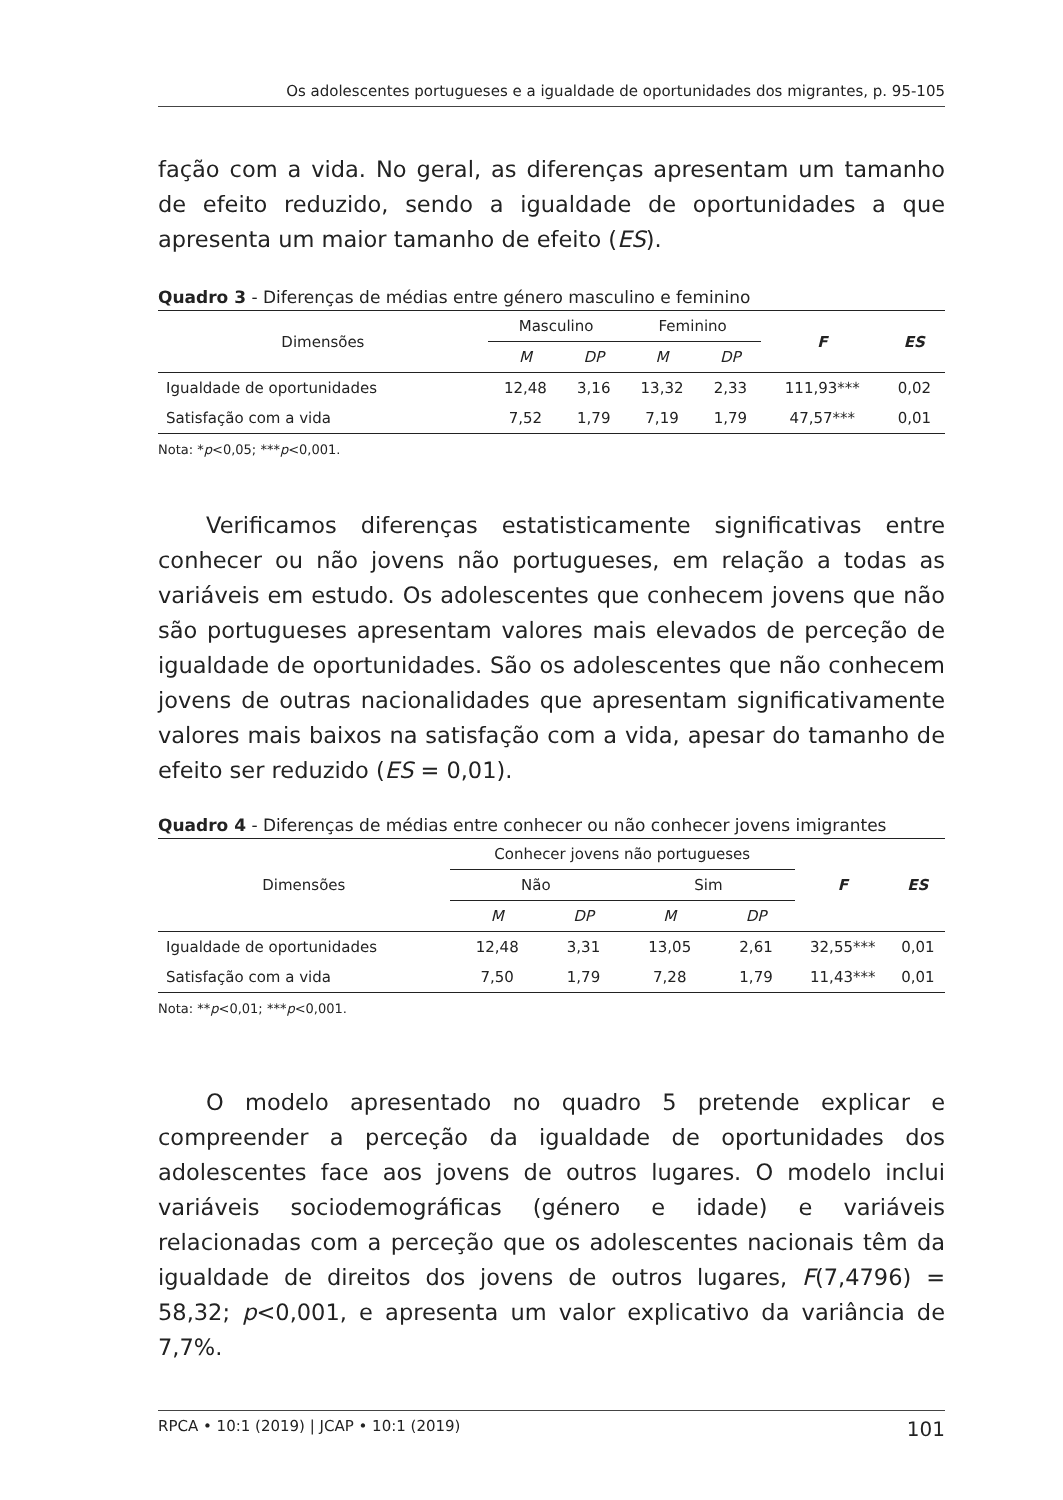Os adolescentes portugueses e a igualdade de oportunidades dos migrantes, p. 95-105
fação com a vida. No geral, as diferenças apresentam um tamanho de efeito reduzido, sendo a igualdade de oportunidades a que apresenta um maior tamanho de efeito (ES).
Quadro 3 - Diferenças de médias entre género masculino e feminino
| Dimensões | Masculino | | Feminino | | F | ES |
| --- | --- | --- | --- | --- | --- | --- |
| | M | DP | M | DP | | |
| Igualdade de oportunidades | 12,48 | 3,16 | 13,32 | 2,33 | 111,93*** | 0,02 |
| Satisfação com a vida | 7,52 | 1,79 | 7,19 | 1,79 | 47,57*** | 0,01 |
Nota: *p<0,05; ***p<0,001.
Verificamos diferenças estatisticamente significativas entre conhecer ou não jovens não portugueses, em relação a todas as variáveis em estudo. Os adolescentes que conhecem jovens que não são portugueses apresentam valores mais elevados de perceção de igualdade de oportunidades. São os adolescentes que não conhecem jovens de outras nacionalidades que apresentam significativamente valores mais baixos na satisfação com a vida, apesar do tamanho de efeito ser reduzido (ES = 0,01).
Quadro 4 - Diferenças de médias entre conhecer ou não conhecer jovens imigrantes
| Dimensões | Conhecer jovens não portugueses | | | | F | ES |
| --- | --- | --- | --- | --- | --- | --- |
| | Não | | Sim | | | |
| | M | DP | M | DP | | |
| Igualdade de oportunidades | 12,48 | 3,31 | 13,05 | 2,61 | 32,55*** | 0,01 |
| Satisfação com a vida | 7,50 | 1,79 | 7,28 | 1,79 | 11,43*** | 0,01 |
Nota: **p<0,01; ***p<0,001.
O modelo apresentado no quadro 5 pretende explicar e compreender a perceção da igualdade de oportunidades dos adolescentes face aos jovens de outros lugares. O modelo inclui variáveis sociodemográficas (género e idade) e variáveis relacionadas com a perceção que os adolescentes nacionais têm da igualdade de direitos dos jovens de outros lugares, F(7,4796) = 58,32; p<0,001, e apresenta um valor explicativo da variância de 7,7%.
RPCA • 10:1 (2019) | JCAP • 10:1 (2019) 101